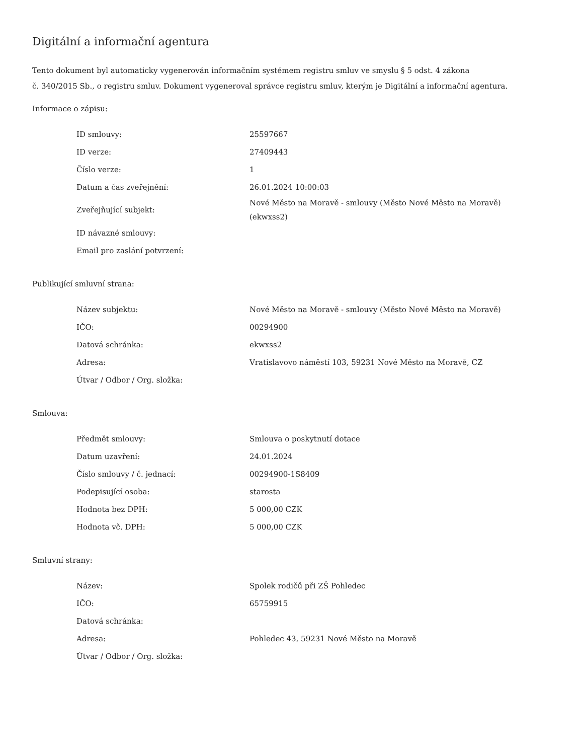Digitální a informační agentura
Tento dokument byl automaticky vygenerován informačním systémem registru smluv ve smyslu § 5 odst. 4 zákona
č. 340/2015 Sb., o registru smluv. Dokument vygeneroval správce registru smluv, kterým je Digitální a informační agentura.
Informace o zápisu:
| ID smlouvy: | 25597667 |
| ID verze: | 27409443 |
| Číslo verze: | 1 |
| Datum a čas zveřejnění: | 26.01.2024 10:00:03 |
| Zveřejňující subjekt: | Nové Město na Moravě - smlouvy (Město Nové Město na Moravě) (ekwxss2) |
| ID návazné smlouvy: | |
| Email pro zaslání potvrzení: | |
Publikující smluvní strana:
| Název subjektu: | Nové Město na Moravě - smlouvy (Město Nové Město na Moravě) |
| IČO: | 00294900 |
| Datová schránka: | ekwxss2 |
| Adresa: | Vratislavovo náměstí 103, 59231 Nové Město na Moravě, CZ |
| Útvar / Odbor / Org. složka: | |
Smlouva:
| Předmět smlouvy: | Smlouva o poskytnutí dotace |
| Datum uzavření: | 24.01.2024 |
| Číslo smlouvy / č. jednací: | 00294900-1S8409 |
| Podepisující osoba: | starosta |
| Hodnota bez DPH: | 5 000,00 CZK |
| Hodnota vč. DPH: | 5 000,00 CZK |
Smluvní strany:
| Název: | Spolek rodičů při ZŠ Pohledec |
| IČO: | 65759915 |
| Datová schránka: | |
| Adresa: | Pohledec 43, 59231 Nové Město na Moravě |
| Útvar / Odbor / Org. složka: | |